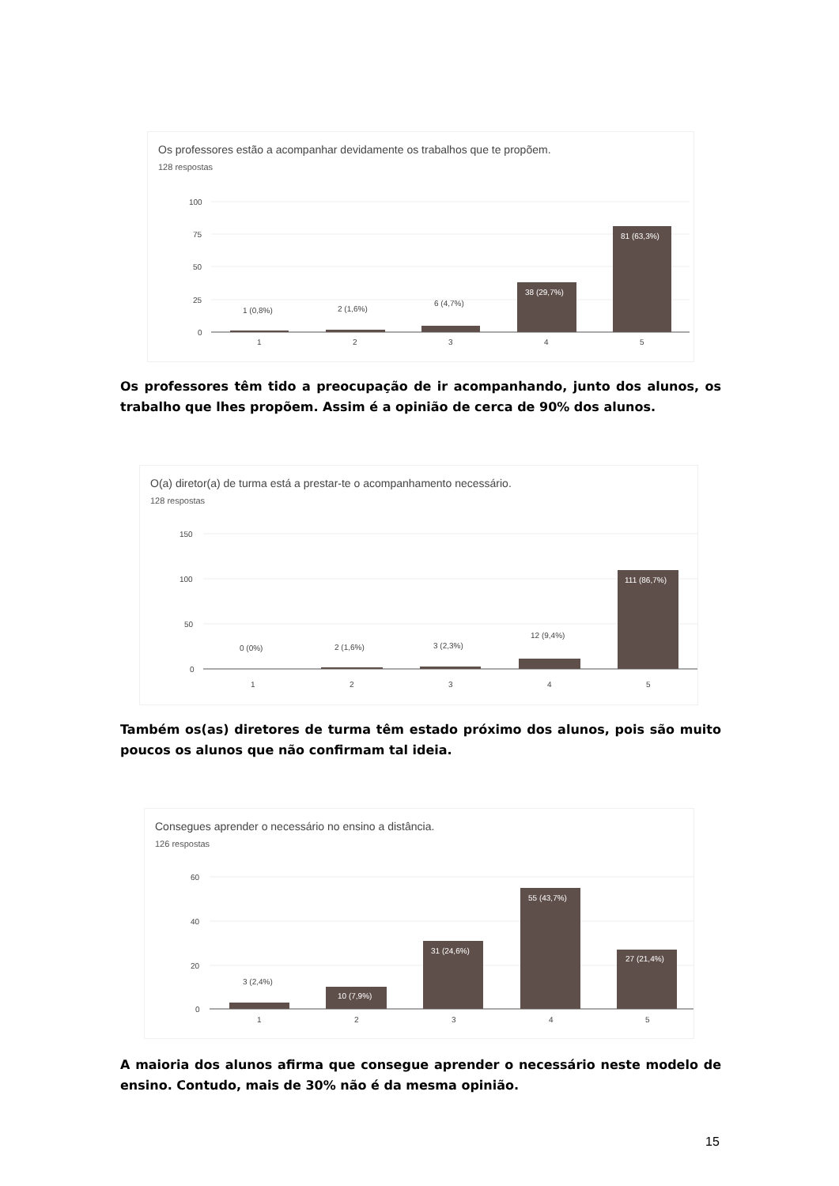Os professores estão a acompanhar devidamente os trabalhos que te propõem.
128 respostas
100
75
50
25
0
1 (0,8%)
2 (1,6%)
6 (4,7%)
38 (29,7%)
81 (63,3%)
1
2
3
4
5
Os professores têm tido a preocupação de ir acompanhando, junto dos alunos, os trabalho que lhes propõem. Assim é a opinião de cerca de 90% dos alunos.
O(a) diretor(a) de turma está a prestar-te o acompanhamento necessário.
128 respostas
150
100
50
0
0 (0%)
2 (1,6%)
3 (2,3%)
12 (9,4%)
111 (86,7%)
1
2
3
4
5
Também os(as) diretores de turma têm estado próximo dos alunos, pois são muito poucos os alunos que não confirmam tal ideia.
Consegues aprender o necessário no ensino a distância.
126 respostas
60
40
20
0
3 (2,4%)
10 (7,9%)
31 (24,6%)
55 (43,7%)
27 (21,4%)
1
2
3
4
5
A maioria dos alunos afirma que consegue aprender o necessário neste modelo de ensino. Contudo, mais de 30% não é da mesma opinião.
15